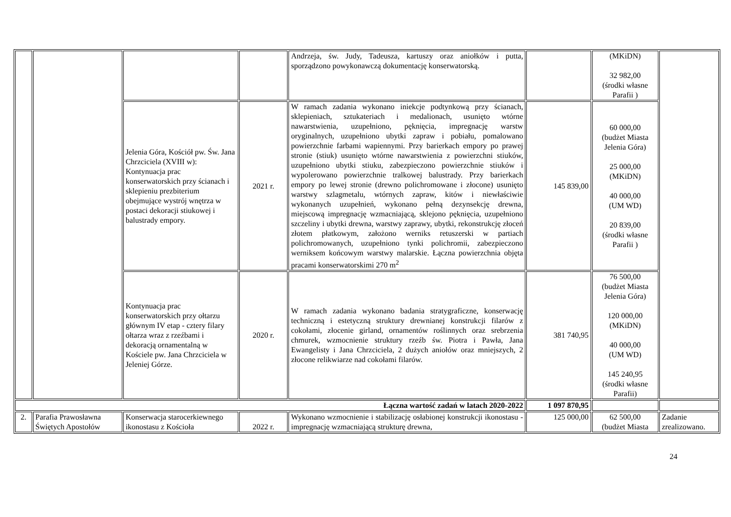| | | | | Andrzeja, św. Judy, Tadeusza, kartuszy oraz aniołków i putta, sporządzono powykonawczą dokumentację konserwatorską. | | (MKiDN) 32 982,00 (środki własne Parafii ) | |
| | | Jelenia Góra, Kościół pw. Św. Jana Chrzciciela (XVIII w): Kontynuacja prac konserwatorskich przy ścianach i sklepieniu prezbiterium obejmujące wystrój wnętrza w postaci dekoracji stiukowej i balustrady empory. | 2021 r. | W ramach zadania wykonano iniekcje podtynkową przy ścianach, sklepieniach, sztukateriach i medalionach, usunięto wtórne nawarstwienia, uzupełniono, pęknięcia, impregnację warstw oryginalnych, uzupełniono ubytki zapraw i pobiału, pomalowano powierzchnie farbami wapiennymi. Przy barierkach empory po prawej stronie (stiuk) usunięto wtórne nawarstwienia z powierzchni stiuków, uzupełniono ubytki stiuku, zabezpieczono powierzchnie stiuków i wypolerowano powierzchnie tralkowej balustrady. Przy barierkach empory po lewej stronie (drewno polichromowane i złocone) usunięto warstwy szlagmetalu, wtórnych zapraw, kitów i niewłaściwie wykonanych uzupełnień, wykonano pełną dezynsekcję drewna, miejscową impregnację wzmacniającą, sklejono pęknięcia, uzupełniono szczeliny i ubytki drewna, warstwy zaprawy, ubytki, rekonstrukcję złoceń złotem płatkowym, założono werniks retuszerski w partiach polichromowanych, uzupełniono tynki polichromii, zabezpieczono werniksem końcowym warstwy malarskie. Łączna powierzchnia objęta pracami konserwatorskimi 270 m<sup>2</sup> | 145 839,00 | 60 000,00 (budżet Miasta Jelenia Góra) 25 000,00 (MKiDN) 40 000,00 (UM WD) 20 839,00 (środki własne Parafii ) | |
| | | Kontynuacja prac konserwatorskich przy ołtarzu głównym IV etap - cztery filary ołtarza wraz z rzeźbami i dekoracją ornamentalną w Kościele pw. Jana Chrzciciela w Jeleniej Górze. | 2020 r. | W ramach zadania wykonano badania stratygraficzne, konserwację techniczną i estetyczną struktury drewnianej konstrukcji filarów z cokołami, złocenie girland, ornamentów roślinnych oraz srebrzenia chmurek, wzmocnienie struktury rzeźb św. Piotra i Pawła, Jana Ewangelisty i Jana Chrzciciela, 2 dużych aniołów oraz mniejszych, 2 złocone relikwiarze nad cokołami filarów. | 381 740,95 | 76 500,00 (budżet Miasta Jelenia Góra) 120 000,00 (MKiDN) 40 000,00 (UM WD) 145 240,95 (środki własne Parafii) | |
| Łączna wartość zadań w latach 2020-2022 | | | | | 1 097 870,95 | | |
| 2. | Parafia Prawosławna Świętych Apostołów | Konserwacja starocerkiewnego ikonostasu z Kościoła | 2022 r. | Wykonano wzmocnienie i stabilizację osłabionej konstrukcji ikonostasu - impregnację wzmacniającą strukturę drewna, | 125 000,00 | 62 500,00 (budżet Miasta | Zadanie zrealizowano. |
24